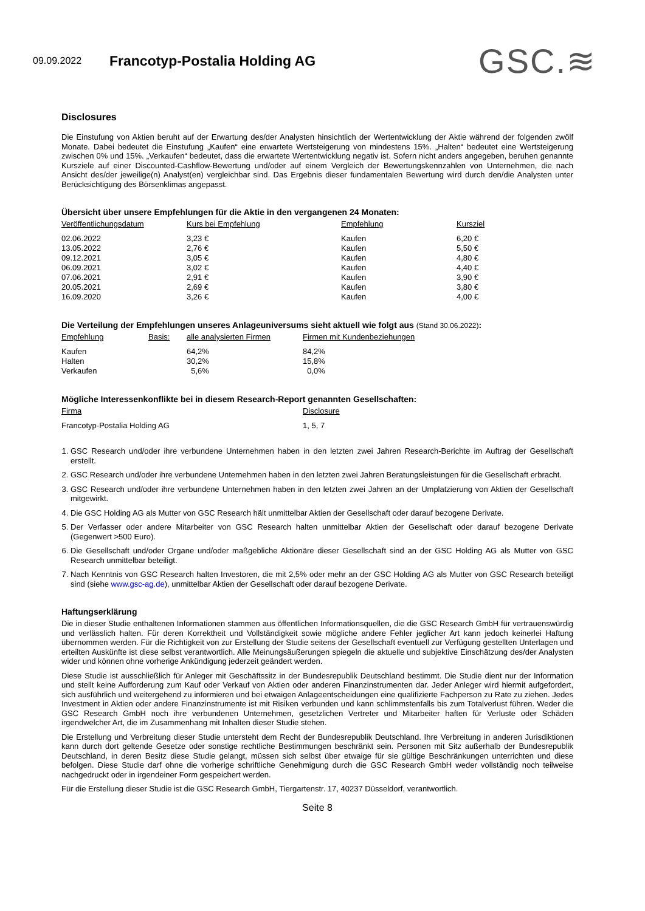09.09.2022
Francotyp-Postalia Holding AG
GSC.≋
Disclosures
Die Einstufung von Aktien beruht auf der Erwartung des/der Analysten hinsichtlich der Wertentwicklung der Aktie während der folgenden zwölf Monate. Dabei bedeutet die Einstufung „Kaufen“ eine erwartete Wertsteigerung von mindestens 15%. „Halten“ bedeutet eine Wertsteigerung zwischen 0% und 15%. „Verkaufen“ bedeutet, dass die erwartete Wertentwicklung negativ ist. Sofern nicht anders angegeben, beruhen genannte Kursziele auf einer Discounted-Cashflow-Bewertung und/oder auf einem Vergleich der Bewertungskennzahlen von Unternehmen, die nach Ansicht des/der jeweilige(n) Analyst(en) vergleichbar sind. Das Ergebnis dieser fundamentalen Bewertung wird durch den/die Analysten unter Berücksichtigung des Börsenklimas angepasst.
Übersicht über unsere Empfehlungen für die Aktie in den vergangenen 24 Monaten:
| Veröffentlichungsdatum | Kurs bei Empfehlung | Empfehlung | Kursziel |
| --- | --- | --- | --- |
| 02.06.2022 | 3,23 € | Kaufen | 6,20 € |
| 13.05.2022 | 2,76 € | Kaufen | 5,50 € |
| 09.12.2021 | 3,05 € | Kaufen | 4,80 € |
| 06.09.2021 | 3,02 € | Kaufen | 4,40 € |
| 07.06.2021 | 2,91 € | Kaufen | 3,90 € |
| 20.05.2021 | 2,69 € | Kaufen | 3,80 € |
| 16.09.2020 | 3,26 € | Kaufen | 4,00 € |
Die Verteilung der Empfehlungen unseres Anlageuniversums sieht aktuell wie folgt aus (Stand 30.06.2022):
| Empfehlung | Basis: | alle analysierten Firmen | Firmen mit Kundenbeziehungen |
| --- | --- | --- | --- |
| Kaufen | | 64,2% | 84,2% |
| Halten | | 30,2% | 15,8% |
| Verkaufen | | 5,6% | 0,0% |
Mögliche Interessenkonflikte bei in diesem Research-Report genannten Gesellschaften:
| Firma | Disclosure |
| --- | --- |
| Francotyp-Postalia Holding AG | 1, 5, 7 |
1. GSC Research und/oder ihre verbundene Unternehmen haben in den letzten zwei Jahren Research-Berichte im Auftrag der Gesellschaft erstellt.
2. GSC Research und/oder ihre verbundene Unternehmen haben in den letzten zwei Jahren Beratungsleistungen für die Gesellschaft erbracht.
3. GSC Research und/oder ihre verbundene Unternehmen haben in den letzten zwei Jahren an der Umplatzierung von Aktien der Gesellschaft mitgewirkt.
4. Die GSC Holding AG als Mutter von GSC Research hält unmittelbar Aktien der Gesellschaft oder darauf bezogene Derivate.
5. Der Verfasser oder andere Mitarbeiter von GSC Research halten unmittelbar Aktien der Gesellschaft oder darauf bezogene Derivate (Gegenwert >500 Euro).
6. Die Gesellschaft und/oder Organe und/oder maßgebliche Aktionäre dieser Gesellschaft sind an der GSC Holding AG als Mutter von GSC Research unmittelbar beteiligt.
7. Nach Kenntnis von GSC Research halten Investoren, die mit 2,5% oder mehr an der GSC Holding AG als Mutter von GSC Research beteiligt sind (siehe www.gsc-ag.de), unmittelbar Aktien der Gesellschaft oder darauf bezogene Derivate.
Haftungserklärung
Die in dieser Studie enthaltenen Informationen stammen aus öffentlichen Informationsquellen, die die GSC Research GmbH für vertrauenswürdig und verlässlich halten. Für deren Korrektheit und Vollständigkeit sowie mögliche andere Fehler jeglicher Art kann jedoch keinerlei Haftung übernommen werden. Für die Richtigkeit von zur Erstellung der Studie seitens der Gesellschaft eventuell zur Verfügung gestellten Unterlagen und erteilten Auskünfte ist diese selbst verantwortlich. Alle Meinungsäußerungen spiegeln die aktuelle und subjektive Einschätzung des/der Analysten wider und können ohne vorherige Ankündigung jederzeit geändert werden.
Diese Studie ist ausschließlich für Anleger mit Geschäftssitz in der Bundesrepublik Deutschland bestimmt. Die Studie dient nur der Information und stellt keine Aufforderung zum Kauf oder Verkauf von Aktien oder anderen Finanzinstrumenten dar. Jeder Anleger wird hiermit aufgefordert, sich ausführlich und weitergehend zu informieren und bei etwaigen Anlageentscheidungen eine qualifizierte Fachperson zu Rate zu ziehen. Jedes Investment in Aktien oder andere Finanzinstrumente ist mit Risiken verbunden und kann schlimmstenfalls bis zum Totalverlust führen. Weder die GSC Research GmbH noch ihre verbundenen Unternehmen, gesetzlichen Vertreter und Mitarbeiter haften für Verluste oder Schäden irgendwelcher Art, die im Zusammenhang mit Inhalten dieser Studie stehen.
Die Erstellung und Verbreitung dieser Studie untersteht dem Recht der Bundesrepublik Deutschland. Ihre Verbreitung in anderen Jurisdiktionen kann durch dort geltende Gesetze oder sonstige rechtliche Bestimmungen beschränkt sein. Personen mit Sitz außerhalb der Bundesrepublik Deutschland, in deren Besitz diese Studie gelangt, müssen sich selbst über etwaige für sie gültige Beschränkungen unterrichten und diese befolgen. Diese Studie darf ohne die vorherige schriftliche Genehmigung durch die GSC Research GmbH weder vollständig noch teilweise nachgedruckt oder in irgendeiner Form gespeichert werden.
Für die Erstellung dieser Studie ist die GSC Research GmbH, Tiergartenstr. 17, 40237 Düsseldorf, verantwortlich.
Seite 8